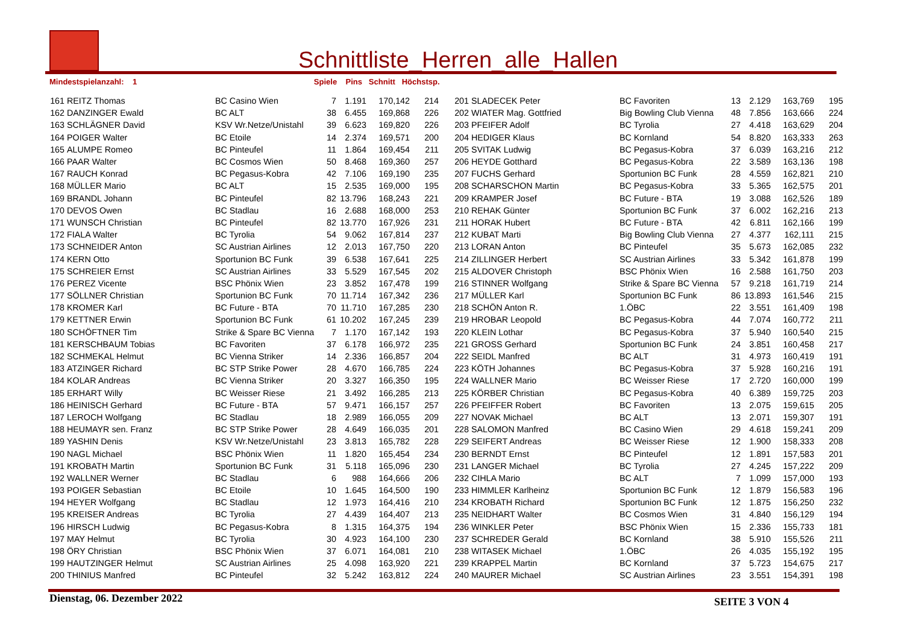Schnittliste_Herren_alle_Hallen
Mindestspielanzahl: 1 Spiele Pins Schnitt Höchstsp.
| 161 | REITZ Thomas | BC Casino Wien | 7 | 1.191 | 170,142 | 214 | 201 | SLADECEK Peter | BC Favoriten | 13 | 2.129 | 163,769 | 195 |
| 162 | DANZINGER Ewald | BC ALT | 38 | 6.455 | 169,868 | 226 | 202 | WIATER Mag. Gottfried | Big Bowling Club Vienna | 48 | 7.856 | 163,666 | 224 |
| 163 | SCHLÄGNER David | KSV Wr.Netze/Unistahl | 39 | 6.623 | 169,820 | 226 | 203 | PFEIFER Adolf | BC Tyrolia | 27 | 4.418 | 163,629 | 204 |
| 164 | POIGER Walter | BC Etoile | 14 | 2.374 | 169,571 | 200 | 204 | HEDIGER Klaus | BC Kornland | 54 | 8.820 | 163,333 | 263 |
| 165 | ALUMPE Romeo | BC Pinteufel | 11 | 1.864 | 169,454 | 211 | 205 | SVITAK Ludwig | BC Pegasus-Kobra | 37 | 6.039 | 163,216 | 212 |
| 166 | PAAR Walter | BC Cosmos Wien | 50 | 8.468 | 169,360 | 257 | 206 | HEYDE Gotthard | BC Pegasus-Kobra | 22 | 3.589 | 163,136 | 198 |
| 167 | RAUCH Konrad | BC Pegasus-Kobra | 42 | 7.106 | 169,190 | 235 | 207 | FUCHS Gerhard | Sportunion BC Funk | 28 | 4.559 | 162,821 | 210 |
| 168 | MÜLLER Mario | BC ALT | 15 | 2.535 | 169,000 | 195 | 208 | SCHARSCHON Martin | BC Pegasus-Kobra | 33 | 5.365 | 162,575 | 201 |
| 169 | BRANDL Johann | BC Pinteufel | 82 | 13.796 | 168,243 | 221 | 209 | KRAMPER Josef | BC Future - BTA | 19 | 3.088 | 162,526 | 189 |
| 170 | DEVOS Owen | BC Stadlau | 16 | 2.688 | 168,000 | 253 | 210 | REHAK Günter | Sportunion BC Funk | 37 | 6.002 | 162,216 | 213 |
| 171 | WUNSCH Christian | BC Pinteufel | 82 | 13.770 | 167,926 | 231 | 211 | HORAK Hubert | BC Future - BTA | 42 | 6.811 | 162,166 | 199 |
| 172 | FIALA Walter | BC Tyrolia | 54 | 9.062 | 167,814 | 237 | 212 | KUBAT Marti | Big Bowling Club Vienna | 27 | 4.377 | 162,111 | 215 |
| 173 | SCHNEIDER Anton | SC Austrian Airlines | 12 | 2.013 | 167,750 | 220 | 213 | LORAN Anton | BC Pinteufel | 35 | 5.673 | 162,085 | 232 |
| 174 | KERN Otto | Sportunion BC Funk | 39 | 6.538 | 167,641 | 225 | 214 | ZILLINGER Herbert | SC Austrian Airlines | 33 | 5.342 | 161,878 | 199 |
| 175 | SCHREIER Ernst | SC Austrian Airlines | 33 | 5.529 | 167,545 | 202 | 215 | ALDOVER Christoph | BSC Phönix Wien | 16 | 2.588 | 161,750 | 203 |
| 176 | PEREZ Vicente | BSC Phönix Wien | 23 | 3.852 | 167,478 | 199 | 216 | STINNER Wolfgang | Strike & Spare BC Vienna | 57 | 9.218 | 161,719 | 214 |
| 177 | SÖLLNER Christian | Sportunion BC Funk | 70 | 11.714 | 167,342 | 236 | 217 | MÜLLER Karl | Sportunion BC Funk | 86 | 13.893 | 161,546 | 215 |
| 178 | KROMER Karl | BC Future - BTA | 70 | 11.710 | 167,285 | 230 | 218 | SCHÖN Anton R. | 1.ÖBC | 22 | 3.551 | 161,409 | 198 |
| 179 | KETTNER Erwin | Sportunion BC Funk | 61 | 10.202 | 167,245 | 239 | 219 | HROBAR Leopold | BC Pegasus-Kobra | 44 | 7.074 | 160,772 | 211 |
| 180 | SCHÖFTNER Tim | Strike & Spare BC Vienna | 7 | 1.170 | 167,142 | 193 | 220 | KLEIN Lothar | BC Pegasus-Kobra | 37 | 5.940 | 160,540 | 215 |
| 181 | KERSCHBAUM Tobias | BC Favoriten | 37 | 6.178 | 166,972 | 235 | 221 | GROSS Gerhard | Sportunion BC Funk | 24 | 3.851 | 160,458 | 217 |
| 182 | SCHMEKAL Helmut | BC Vienna Striker | 14 | 2.336 | 166,857 | 204 | 222 | SEIDL Manfred | BC ALT | 31 | 4.973 | 160,419 | 191 |
| 183 | ATZINGER Richard | BC STP Strike Power | 28 | 4.670 | 166,785 | 224 | 223 | KÖTH Johannes | BC Pegasus-Kobra | 37 | 5.928 | 160,216 | 191 |
| 184 | KOLAR Andreas | BC Vienna Striker | 20 | 3.327 | 166,350 | 195 | 224 | WALLNER Mario | BC Weisser Riese | 17 | 2.720 | 160,000 | 199 |
| 185 | ERHART Willy | BC Weisser Riese | 21 | 3.492 | 166,285 | 213 | 225 | KÖRBER Christian | BC Pegasus-Kobra | 40 | 6.389 | 159,725 | 203 |
| 186 | HEINISCH Gerhard | BC Future - BTA | 57 | 9.471 | 166,157 | 257 | 226 | PFEIFFER Robert | BC Favoriten | 13 | 2.075 | 159,615 | 205 |
| 187 | LEROCH Wolfgang | BC Stadlau | 18 | 2.989 | 166,055 | 209 | 227 | NOVAK Michael | BC ALT | 13 | 2.071 | 159,307 | 191 |
| 188 | HEUMAYR sen. Franz | BC STP Strike Power | 28 | 4.649 | 166,035 | 201 | 228 | SALOMON Manfred | BC Casino Wien | 29 | 4.618 | 159,241 | 209 |
| 189 | YASHIN Denis | KSV Wr.Netze/Unistahl | 23 | 3.813 | 165,782 | 228 | 229 | SEIFERT Andreas | BC Weisser Riese | 12 | 1.900 | 158,333 | 208 |
| 190 | NAGL Michael | BSC Phönix Wien | 11 | 1.820 | 165,454 | 234 | 230 | BERNDT Ernst | BC Pinteufel | 12 | 1.891 | 157,583 | 201 |
| 191 | KROBATH Martin | Sportunion BC Funk | 31 | 5.118 | 165,096 | 230 | 231 | LANGER Michael | BC Tyrolia | 27 | 4.245 | 157,222 | 209 |
| 192 | WALLNER Werner | BC Stadlau | 6 | 988 | 164,666 | 206 | 232 | CIHLA Mario | BC ALT | 7 | 1.099 | 157,000 | 193 |
| 193 | POIGER Sebastian | BC Etoile | 10 | 1.645 | 164,500 | 190 | 233 | HIMMLER Karlheinz | Sportunion BC Funk | 12 | 1.879 | 156,583 | 196 |
| 194 | HEYER Wolfgang | BC Stadlau | 12 | 1.973 | 164,416 | 210 | 234 | KROBATH Richard | Sportunion BC Funk | 12 | 1.875 | 156,250 | 232 |
| 195 | KREISER Andreas | BC Tyrolia | 27 | 4.439 | 164,407 | 213 | 235 | NEIDHART Walter | BC Cosmos Wien | 31 | 4.840 | 156,129 | 194 |
| 196 | HIRSCH Ludwig | BC Pegasus-Kobra | 8 | 1.315 | 164,375 | 194 | 236 | WINKLER Peter | BSC Phönix Wien | 15 | 2.336 | 155,733 | 181 |
| 197 | MAY Helmut | BC Tyrolia | 30 | 4.923 | 164,100 | 230 | 237 | SCHREDER Gerald | BC Kornland | 38 | 5.910 | 155,526 | 211 |
| 198 | ÖRY Christian | BSC Phönix Wien | 37 | 6.071 | 164,081 | 210 | 238 | WITASEK Michael | 1.ÖBC | 26 | 4.035 | 155,192 | 195 |
| 199 | HAUTZINGER Helmut | SC Austrian Airlines | 25 | 4.098 | 163,920 | 221 | 239 | KRAPPEL Martin | BC Kornland | 37 | 5.723 | 154,675 | 217 |
| 200 | THINIUS Manfred | BC Pinteufel | 32 | 5.242 | 163,812 | 224 | 240 | MAURER Michael | SC Austrian Airlines | 23 | 3.551 | 154,391 | 198 |
Dienstag, 06. Dezember 2022 SEITE 3 VON 4